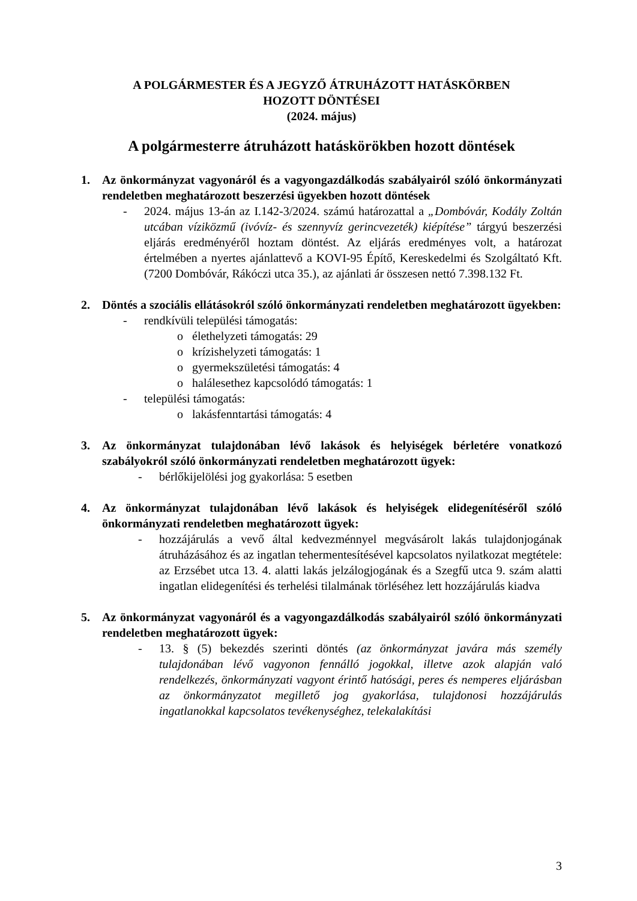A POLGÁRMESTER ÉS A JEGYZŐ ÁTRUHÁZOTT HATÁSKÖRBEN
HOZOTT DÖNTÉSEI
(2024. május)
A polgármesterre átruházott hatáskörökben hozott döntések
1. Az önkormányzat vagyonáról és a vagyongazdálkodás szabályairól szóló önkormányzati rendeletben meghatározott beszerzési ügyekben hozott döntések
- 2024. május 13-án az I.142-3/2024. számú határozattal a „Dombóvár, Kodály Zoltán utcában víziközmű (ivóvíz- és szennyvíz gerincvezeték) kiépítése” tárgyú beszerzési eljárás eredményéről hoztam döntést. Az eljárás eredményes volt, a határozat értelmében a nyertes ajánlattevő a KOVI-95 Építő, Kereskedelmi és Szolgáltató Kft. (7200 Dombóvár, Rákóczi utca 35.), az ajánlati ár összesen nettó 7.398.132 Ft.
2. Döntés a szociális ellátásokról szóló önkormányzati rendeletben meghatározott ügyekben:
- rendkívüli települési támogatás:
o élethelyzeti támogatás: 29
o krízishelyzeti támogatás: 1
o gyermekszületési támogatás: 4
o halálesethez kapcsolódó támogatás: 1
- települési támogatás:
o lakásfenntartási támogatás: 4
3. Az önkormányzat tulajdonában lévő lakások és helyiségek bérletére vonatkozó szabályokról szóló önkormányzati rendeletben meghatározott ügyek:
- bérlőkijelölési jog gyakorlása: 5 esetben
4. Az önkormányzat tulajdonában lévő lakások és helyiségek elidegenítéséről szóló önkormányzati rendeletben meghatározott ügyek:
- hozzájárulás a vevő által kedvezménnyel megvásárolt lakás tulajdonjogának átruházásához és az ingatlan tehermentesítésével kapcsolatos nyilatkozat megtétele: az Erzsébet utca 13. 4. alatti lakás jelzálogjogának és a Szegfű utca 9. szám alatti ingatlan elidegenítési és terhelési tilalmának törléséhez lett hozzájárulás kiadva
5. Az önkormányzat vagyonáról és a vagyongazdálkodás szabályairól szóló önkormányzati rendeletben meghatározott ügyek:
- 13. § (5) bekezdés szerinti döntés (az önkormányzat javára más személy tulajdonában lévő vagyonon fennálló jogokkal, illetve azok alapján való rendelkezés, önkormányzati vagyont érintő hatósági, peres és nemperes eljárásban az önkormányzatot megillető jog gyakorlása, tulajdonosi hozzájárulás ingatlanokkal kapcsolatos tevékenységhez, telekalakítási
3